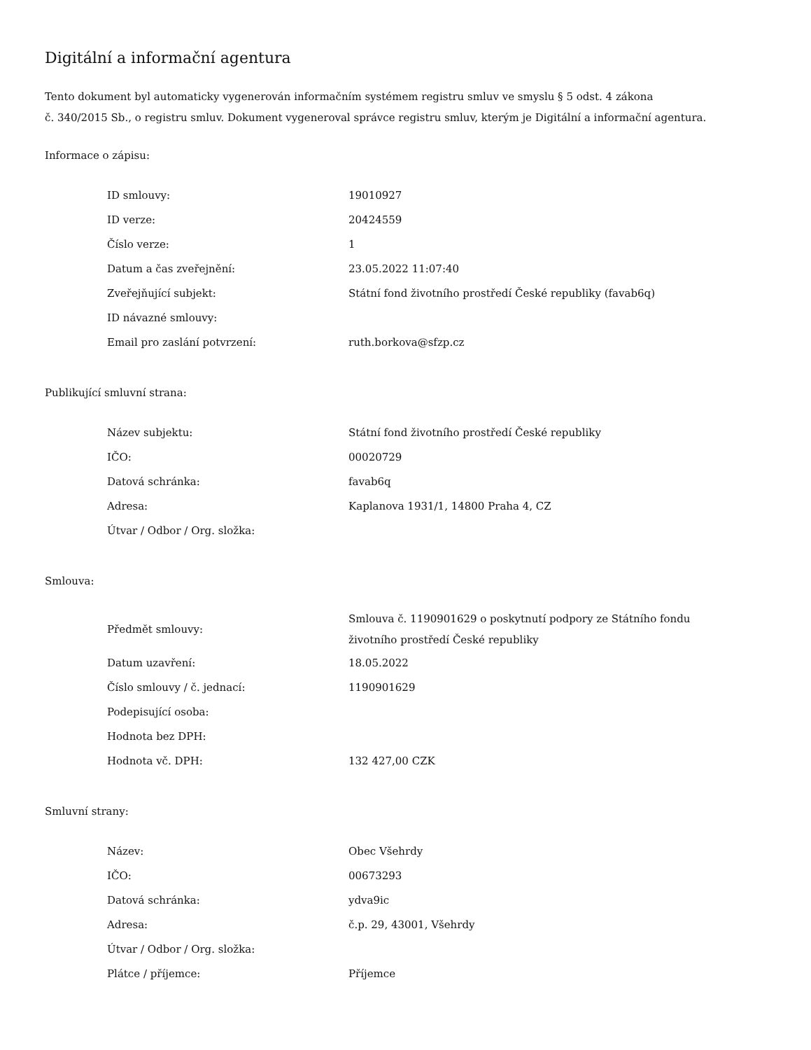Digitální a informační agentura
Tento dokument byl automaticky vygenerován informačním systémem registru smluv ve smyslu § 5 odst. 4 zákona
č. 340/2015 Sb., o registru smluv. Dokument vygeneroval správce registru smluv, kterým je Digitální a informační agentura.
Informace o zápisu:
| ID smlouvy: | 19010927 |
| ID verze: | 20424559 |
| Číslo verze: | 1 |
| Datum a čas zveřejnění: | 23.05.2022 11:07:40 |
| Zveřejňující subjekt: | Státní fond životního prostředí České republiky (favab6q) |
| ID návazné smlouvy: | |
| Email pro zaslání potvrzení: | ruth.borkova@sfzp.cz |
Publikující smluvní strana:
| Název subjektu: | Státní fond životního prostředí České republiky |
| IČO: | 00020729 |
| Datová schránka: | favab6q |
| Adresa: | Kaplanova 1931/1, 14800 Praha 4, CZ |
| Útvar / Odbor / Org. složka: | |
Smlouva:
| Předmět smlouvy: | Smlouva č. 1190901629 o poskytnutí podpory ze Státního fondu životního prostředí České republiky |
| Datum uzavření: | 18.05.2022 |
| Číslo smlouvy / č. jednací: | 1190901629 |
| Podepisující osoba: | |
| Hodnota bez DPH: | |
| Hodnota vč. DPH: | 132 427,00 CZK |
Smluvní strany:
| Název: | Obec Všehrdy |
| IČO: | 00673293 |
| Datová schránka: | ydva9ic |
| Adresa: | č.p. 29, 43001, Všehrdy |
| Útvar / Odbor / Org. složka: | |
| Plátce / příjemce: | Příjemce |